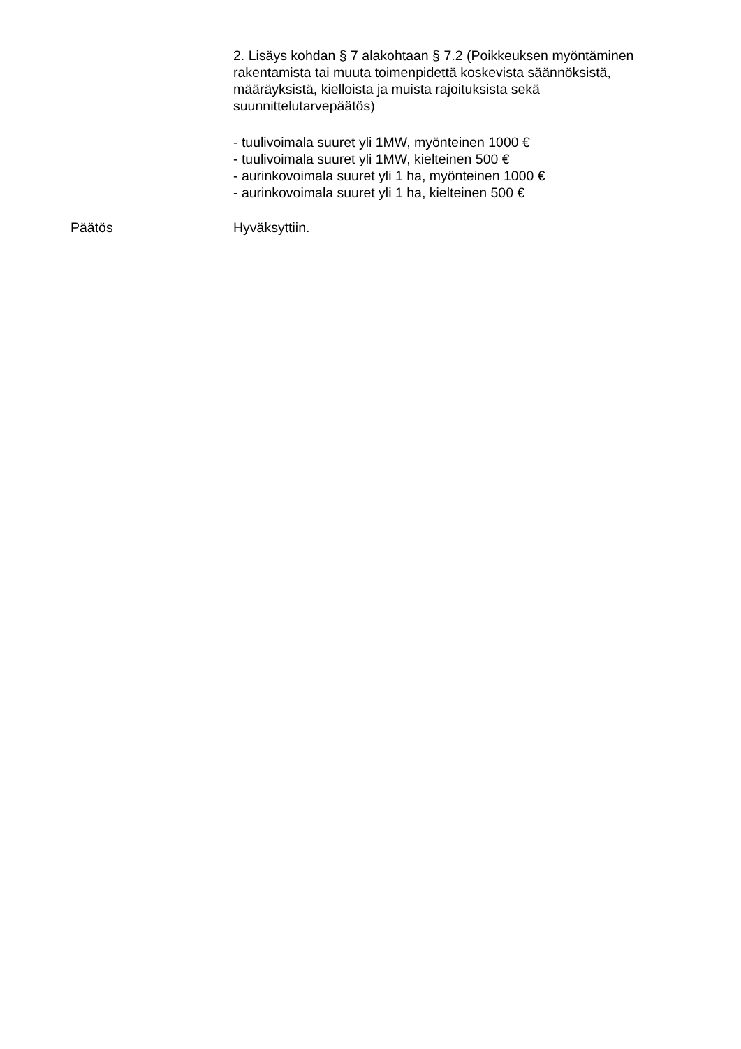2. Lisäys kohdan § 7 alakohtaan § 7.2 (Poikkeuksen myöntäminen rakentamista tai muuta toimenpidettä koskevista säännöksistä, määräyksistä, kielloista ja muista rajoituksista sekä suunnittelutarvepäätös)
- tuulivoimala suuret yli 1MW, myönteinen 1000 €
- tuulivoimala suuret yli 1MW, kielteinen 500 €
- aurinkovoimala suuret yli 1 ha, myönteinen 1000 €
- aurinkovoimala suuret yli 1 ha, kielteinen 500 €
Päätös Hyväksyttiin.